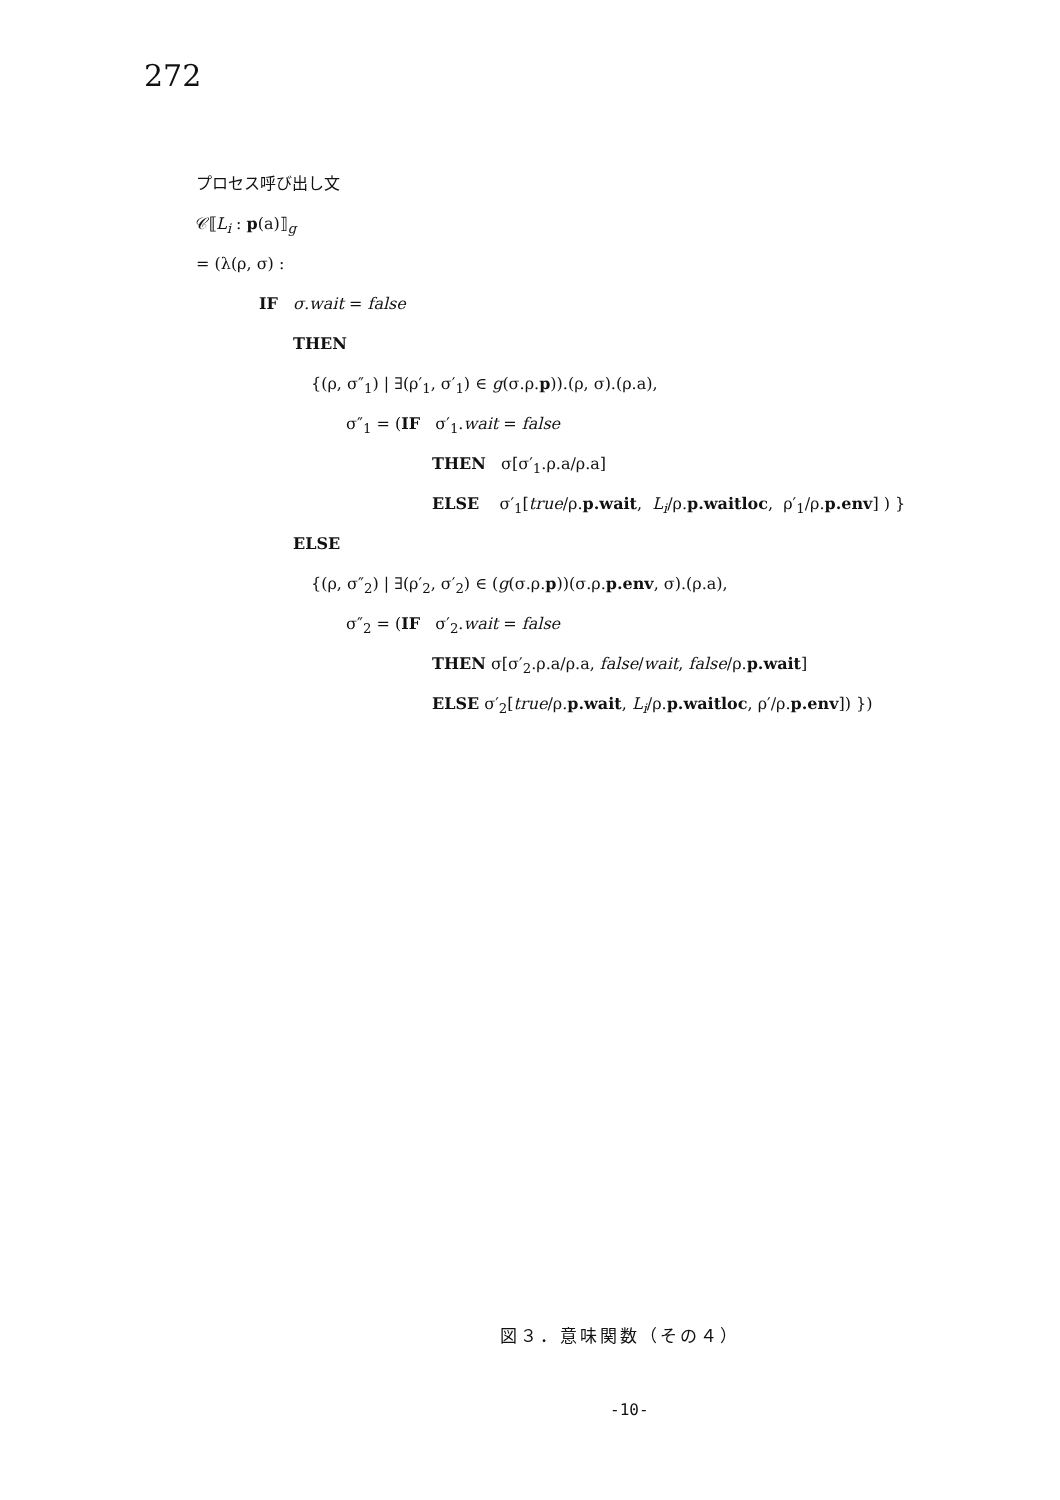272
プロセス呼び出し文
𝒞⟦L<sub>i</sub> : p(a)⟧<sub>g</sub>
= (λ(ρ, σ) :
IF σ.wait = false
THEN
{(ρ, σ″<sub>1</sub>) | ∃(ρ′<sub>1</sub>, σ′<sub>1</sub>) ∈ g(σ.ρ.p)).(ρ, σ).(ρ.a),
σ″<sub>1</sub> = (IF σ′<sub>1</sub>.wait = false
THEN σ[σ′<sub>1</sub>.ρ.a/ρ.a]
ELSE σ′<sub>1</sub>[true/ρ.p.wait, L<sub>i</sub>/ρ.p.waitloc, ρ′<sub>1</sub>/ρ.p.env] ) }
ELSE
{(ρ, σ″<sub>2</sub>) | ∃(ρ′<sub>2</sub>, σ′<sub>2</sub>) ∈ (g(σ.ρ.p))(σ.ρ.p.env, σ).(ρ.a),
σ″<sub>2</sub> = (IF σ′<sub>2</sub>.wait = false
THEN σ[σ′<sub>2</sub>.ρ.a/ρ.a, false/wait, false/ρ.p.wait]
ELSE σ′<sub>2</sub>[true/ρ.p.wait, L<sub>i</sub>/ρ.p.waitloc, ρ′/ρ.p.env]) })
図３．意味関数（その４）
-10-